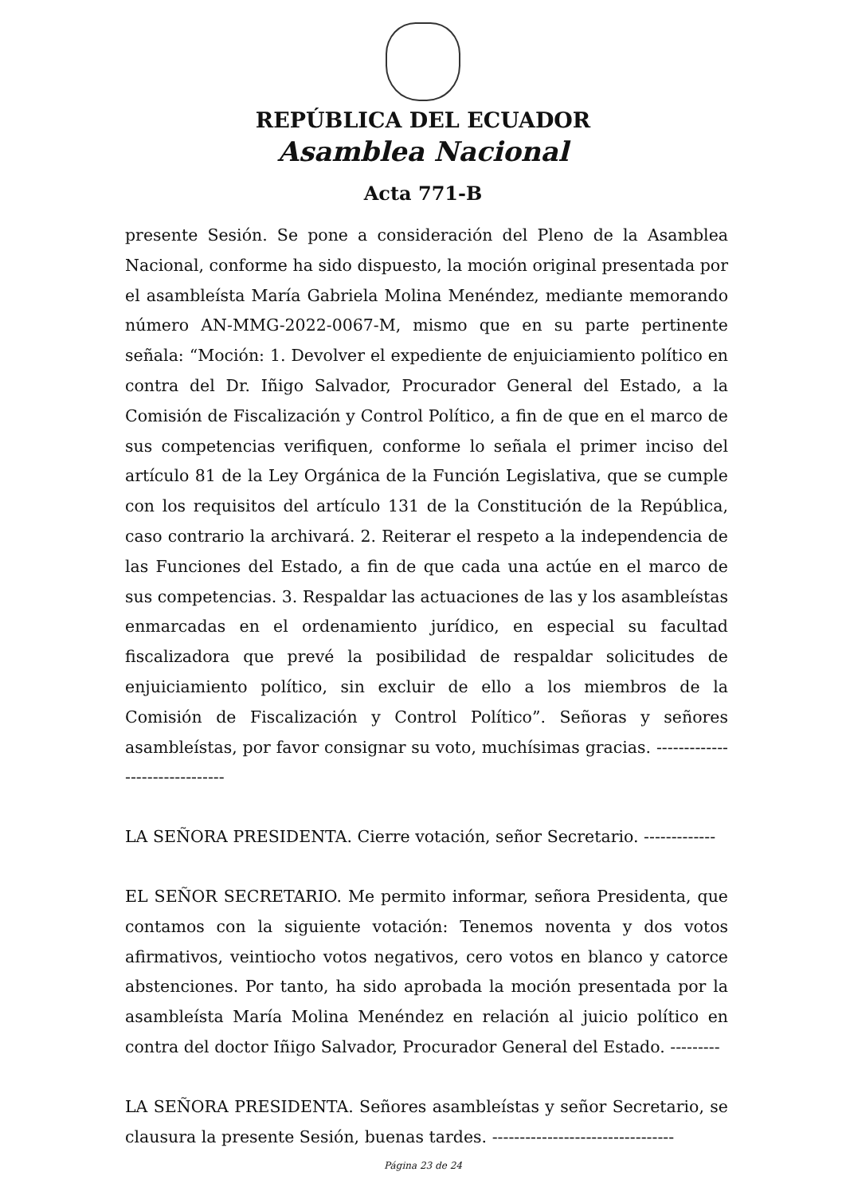REPÚBLICA DEL ECUADOR
Asamblea Nacional
Acta 771-B
presente Sesión. Se pone a consideración del Pleno de la Asamblea Nacional, conforme ha sido dispuesto, la moción original presentada por el asambleísta María Gabriela Molina Menéndez, mediante memorando número AN-MMG-2022-0067-M, mismo que en su parte pertinente señala: “Moción: 1. Devolver el expediente de enjuiciamiento político en contra del Dr. Iñigo Salvador, Procurador General del Estado, a la Comisión de Fiscalización y Control Político, a fin de que en el marco de sus competencias verifiquen, conforme lo señala el primer inciso del artículo 81 de la Ley Orgánica de la Función Legislativa, que se cumple con los requisitos del artículo 131 de la Constitución de la República, caso contrario la archivará. 2. Reiterar el respeto a la independencia de las Funciones del Estado, a fin de que cada una actúe en el marco de sus competencias. 3. Respaldar las actuaciones de las y los asambleístas enmarcadas en el ordenamiento jurídico, en especial su facultad fiscalizadora que prevé la posibilidad de respaldar solicitudes de enjuiciamiento político, sin excluir de ello a los miembros de la Comisión de Fiscalización y Control Político”. Señoras y señores asambleístas, por favor consignar su voto, muchísimas gracias. -------------------------------
LA SEÑORA PRESIDENTA. Cierre votación, señor Secretario. -------------
EL SEÑOR SECRETARIO. Me permito informar, señora Presidenta, que contamos con la siguiente votación: Tenemos noventa y dos votos afirmativos, veintiocho votos negativos, cero votos en blanco y catorce abstenciones. Por tanto, ha sido aprobada la moción presentada por la asambleísta María Molina Menéndez en relación al juicio político en contra del doctor Iñigo Salvador, Procurador General del Estado. ---------
LA SEÑORA PRESIDENTA. Señores asambleístas y señor Secretario, se clausura la presente Sesión, buenas tardes. ---------------------------------
Página 23 de 24